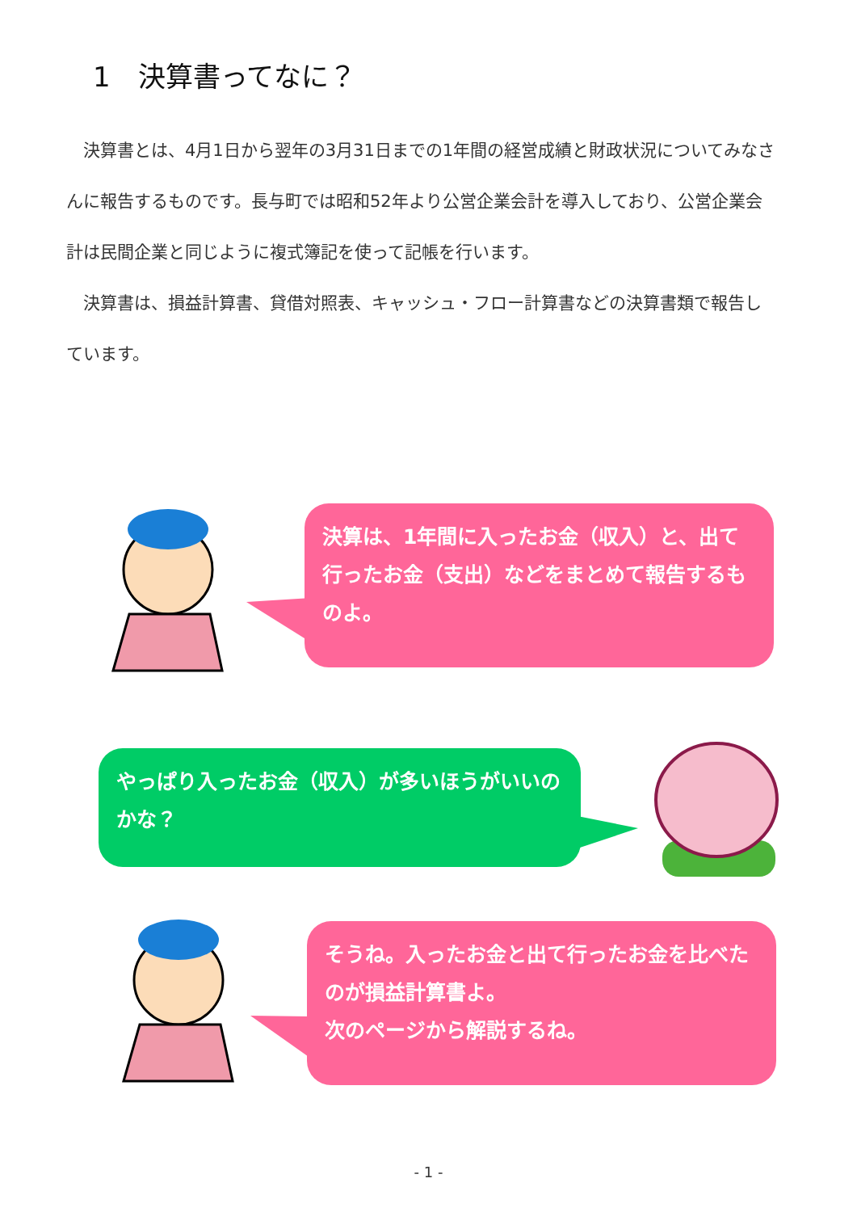1　決算書ってなに？
決算書とは、4月1日から翌年の3月31日までの1年間の経営成績と財政状況についてみなさんに報告するものです。長与町では昭和52年より公営企業会計を導入しており、公営企業会計は民間企業と同じように複式簿記を使って記帳を行います。
決算書は、損益計算書、貸借対照表、キャッシュ・フロー計算書などの決算書類で報告しています。
決算は、1年間に入ったお金（収入）と、出て行ったお金（支出）などをまとめて報告するものよ。
やっぱり入ったお金（収入）が多いほうがいいのかな？
そうね。入ったお金と出て行ったお金を比べたのが損益計算書よ。
次のページから解説するね。
- 1 -